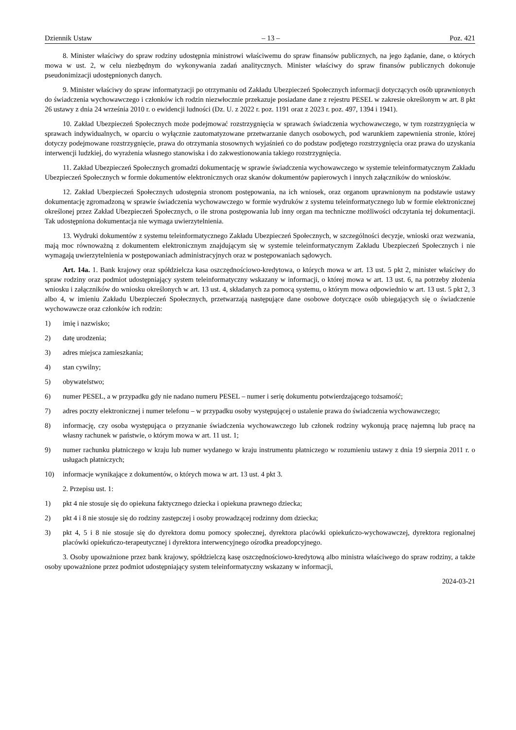Dziennik Ustaw – 13 – Poz. 421
8. Minister właściwy do spraw rodziny udostępnia ministrowi właściwemu do spraw finansów publicznych, na jego żądanie, dane, o których mowa w ust. 2, w celu niezbędnym do wykonywania zadań analitycznych. Minister właściwy do spraw finansów publicznych dokonuje pseudonimizacji udostępnionych danych.
9. Minister właściwy do spraw informatyzacji po otrzymaniu od Zakładu Ubezpieczeń Społecznych informacji dotyczących osób uprawnionych do świadczenia wychowawczego i członków ich rodzin niezwłocznie przekazuje posiadane dane z rejestru PESEL w zakresie określonym w art. 8 pkt 26 ustawy z dnia 24 września 2010 r. o ewidencji ludności (Dz. U. z 2022 r. poz. 1191 oraz z 2023 r. poz. 497, 1394 i 1941).
10. Zakład Ubezpieczeń Społecznych może podejmować rozstrzygnięcia w sprawach świadczenia wychowawczego, w tym rozstrzygnięcia w sprawach indywidualnych, w oparciu o wyłącznie zautomatyzowane przetwarzanie danych osobowych, pod warunkiem zapewnienia stronie, której dotyczy podejmowane rozstrzygnięcie, prawa do otrzymania stosownych wyjaśnień co do podstaw podjętego rozstrzygnięcia oraz prawa do uzyskania interwencji ludzkiej, do wyrażenia własnego stanowiska i do zakwestionowania takiego rozstrzygnięcia.
11. Zakład Ubezpieczeń Społecznych gromadzi dokumentację w sprawie świadczenia wychowawczego w systemie teleinformatycznym Zakładu Ubezpieczeń Społecznych w formie dokumentów elektronicznych oraz skanów dokumentów papierowych i innych załączników do wniosków.
12. Zakład Ubezpieczeń Społecznych udostępnia stronom postępowania, na ich wniosek, oraz organom uprawnionym na podstawie ustawy dokumentację zgromadzoną w sprawie świadczenia wychowawczego w formie wydruków z systemu teleinformatycznego lub w formie elektronicznej określonej przez Zakład Ubezpieczeń Społecznych, o ile strona postępowania lub inny organ ma techniczne możliwości odczytania tej dokumentacji. Tak udostępniona dokumentacja nie wymaga uwierzytelnienia.
13. Wydruki dokumentów z systemu teleinformatycznego Zakładu Ubezpieczeń Społecznych, w szczególności decyzje, wnioski oraz wezwania, mają moc równoważną z dokumentem elektronicznym znajdującym się w systemie teleinformatycznym Zakładu Ubezpieczeń Społecznych i nie wymagają uwierzytelnienia w postępowaniach administracyjnych oraz w postępowaniach sądowych.
Art. 14a. 1. Bank krajowy oraz spółdzielcza kasa oszczędnościowo-kredytowa, o których mowa w art. 13 ust. 5 pkt 2, minister właściwy do spraw rodziny oraz podmiot udostępniający system teleinformatyczny wskazany w informacji, o której mowa w art. 13 ust. 6, na potrzeby złożenia wniosku i załączników do wniosku określonych w art. 13 ust. 4, składanych za pomocą systemu, o którym mowa odpowiednio w art. 13 ust. 5 pkt 2, 3 albo 4, w imieniu Zakładu Ubezpieczeń Społecznych, przetwarzają następujące dane osobowe dotyczące osób ubiegających się o świadczenie wychowawcze oraz członków ich rodzin:
1) imię i nazwisko;
2) datę urodzenia;
3) adres miejsca zamieszkania;
4) stan cywilny;
5) obywatelstwo;
6) numer PESEL, a w przypadku gdy nie nadano numeru PESEL – numer i serię dokumentu potwierdzającego tożsamość;
7) adres poczty elektronicznej i numer telefonu – w przypadku osoby występującej o ustalenie prawa do świadczenia wychowawczego;
8) informację, czy osoba występująca o przyznanie świadczenia wychowawczego lub członek rodziny wykonują pracę najemną lub pracę na własny rachunek w państwie, o którym mowa w art. 11 ust. 1;
9) numer rachunku płatniczego w kraju lub numer wydanego w kraju instrumentu płatniczego w rozumieniu ustawy z dnia 19 sierpnia 2011 r. o usługach płatniczych;
10) informacje wynikające z dokumentów, o których mowa w art. 13 ust. 4 pkt 3.
2. Przepisu ust. 1:
1) pkt 4 nie stosuje się do opiekuna faktycznego dziecka i opiekuna prawnego dziecka;
2) pkt 4 i 8 nie stosuje się do rodziny zastępczej i osoby prowadzącej rodzinny dom dziecka;
3) pkt 4, 5 i 8 nie stosuje się do dyrektora domu pomocy społecznej, dyrektora placówki opiekuńczo-wychowawczej, dyrektora regionalnej placówki opiekuńczo-terapeutycznej i dyrektora interwencyjnego ośrodka preadopcyjnego.
3. Osoby upoważnione przez bank krajowy, spółdzielczą kasę oszczędnościowo-kredytową albo ministra właściwego do spraw rodziny, a także osoby upoważnione przez podmiot udostępniający system teleinformatyczny wskazany w informacji,
2024-03-21